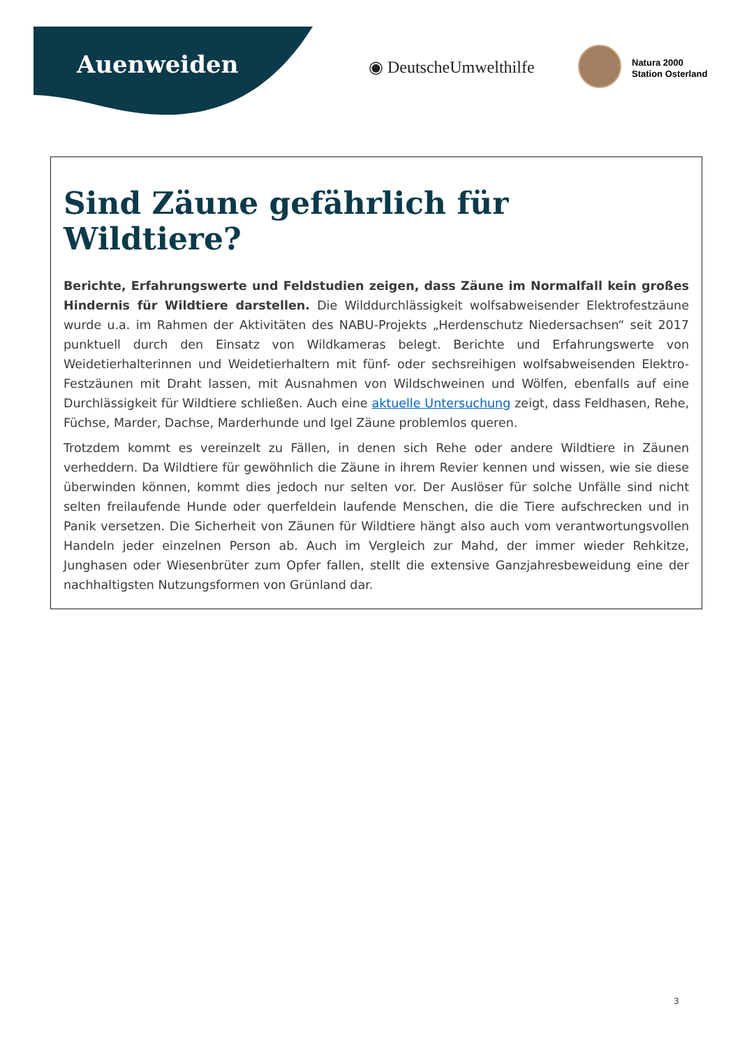Auenweiden ◉ DeutscheUmwelthilfe
Natura 2000
Station Osterland
Sind Zäune gefährlich für Wildtiere?
Berichte, Erfahrungswerte und Feldstudien zeigen, dass Zäune im Normalfall kein großes Hindernis für Wildtiere darstellen. Die Wilddurchlässigkeit wolfsabweisender Elektrofestzäune wurde u.a. im Rahmen der Aktivitäten des NABU-Projekts „Herdenschutz Niedersachsen“ seit 2017 punktuell durch den Einsatz von Wildkameras belegt. Berichte und Erfahrungswerte von Weidetierhalterinnen und Weidetierhaltern mit fünf- oder sechsreihigen wolfsabweisenden Elektro-Festzäunen mit Draht lassen, mit Ausnahmen von Wildschweinen und Wölfen, ebenfalls auf eine Durchlässigkeit für Wildtiere schließen. Auch eine aktuelle Untersuchung zeigt, dass Feldhasen, Rehe, Füchse, Marder, Dachse, Marderhunde und Igel Zäune problemlos queren.
Trotzdem kommt es vereinzelt zu Fällen, in denen sich Rehe oder andere Wildtiere in Zäunen verheddern. Da Wildtiere für gewöhnlich die Zäune in ihrem Revier kennen und wissen, wie sie diese überwinden können, kommt dies jedoch nur selten vor. Der Auslöser für solche Unfälle sind nicht selten freilaufende Hunde oder querfeldein laufende Menschen, die die Tiere aufschrecken und in Panik versetzen. Die Sicherheit von Zäunen für Wildtiere hängt also auch vom verantwortungsvollen Handeln jeder einzelnen Person ab. Auch im Vergleich zur Mahd, der immer wieder Rehkitze, Junghasen oder Wiesenbrüter zum Opfer fallen, stellt die extensive Ganzjahresbeweidung eine der nachhaltigsten Nutzungsformen von Grünland dar.
3